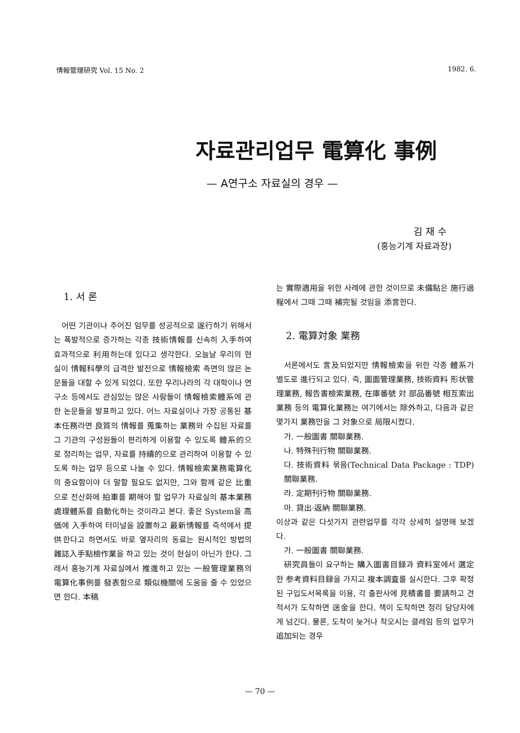情報管理研究 Vol. 15 No. 2 1982. 6.
자료관리업무 電算化 事例
— A연구소 자료실의 경우 —
김 재 수
(홍능기계 자료과장)
1. 서 론
어떤 기관이나 주어진 임무를 성공적으로 遂行하기 위해서는 폭발적으로 증가하는 각종 技術情報를 신속히 入手하여 효과적으로 利用하는데 있다고 생각한다. 오늘날 우리의 현실이 情報科學의 급격한 발전으로 情報檢索 측면의 많은 논문들을 대할 수 있게 되었다. 또한 우리나라의 각 대학이나 연구소 등에서도 관심있는 많은 사람들이 情報檢索體系에 관한 논문들을 발표하고 있다. 어느 자료실이나 가장 공통된 基本任務라면 良質의 情報를 蒐集하는 業務와 수집된 자료를 그 기관의 구성원들이 편리하게 이용할 수 있도록 體系的으로 정리하는 업무, 자료를 持續的으로 관리하여 이용할 수 있도록 하는 업무 등으로 나눌 수 있다. 情報檢索業務電算化의 중요함이야 더 말할 필요도 없지만, 그와 함께 같은 比重으로 전산화에 拍車를 期해야 할 업무가 자료실의 基本業務處理體系를 自動化하는 것이라고 본다. 좋은 System을 高価에 入手하여 터미널을 設置하고 最新情報를 즉석에서 提供한다고 하면서도 바로 옆자리의 동료는 원시적인 방법의 雜誌入手點檢作業을 하고 있는 것이 현실이 아닌가 한다. 그래서 홍능기계 자료실에서 推進하고 있는 一般管理業務의 電算化事例를 發表함으로 類似機關에 도움을 줄 수 있었으면 한다. 本稿
는 實際適用을 위한 사례에 관한 것이므로 未備點은 施行過程에서 그때 그때 補完될 것임을 添言한다.
2. 電算対象 業務
서론에서도 言及되었지만 情報檢索을 위한 각종 體系가 별도로 進行되고 있다. 즉, 圖面管理業務, 技術資料 形状管理業務, 報告書檢索業務, 在庫番號 対 部品番號 相互索出業務 등의 電算化業務는 여기에서는 除外하고, 다음과 같은 몇가지 業務만을 그 対象으로 局限시켰다.
가. 一般圖書 關聯業務.
나. 特殊刊行物 關聯業務.
다. 技術資料 묶음(Technical Data Package : TDP) 關聯業務.
라. 定期刊行物 關聯業務.
마. 貸出·返納 關聯業務.
이상과 같은 다섯가지 관련업무를 각각 상세히 설명해 보겠다.
가. 一般圖書 關聯業務.
研究員들이 요구하는 購入圖書目録과 資料室에서 選定한 参考資料目録을 가지고 複本調査를 실시한다. 그후 확정된 구입도서목록을 이용, 각 출판사에 見積書를 要請하고 견적서가 도착하면 送金을 한다. 책이 도착하면 정리 담당자에게 넘긴다. 물론, 도착이 늦거나 착오시는 클레임 등의 업무가 追加되는 경우
— 70 —